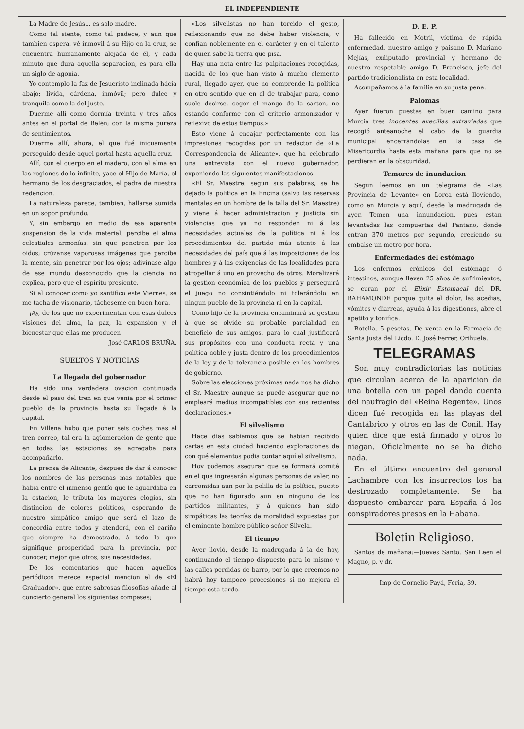EL INDEPENDIENTE
La Madre de Jesús... es solo madre.
Como tal siente, como tal padece, y aun que tambien espera, vé inmovil á su Hijo en la cruz, se encuentra humanamente alejada de él, y cada minuto que dura aquella separacion, es para ella un siglo de agonía.
Yo contemplo la faz de Jesucristo inclinada hácia abajo; lívida, cárdena, inmóvil; pero dulce y tranquila como la del justo.
Duerme allí como dormía treinta y tres años antes en el portal de Belén; con la misma pureza de sentimientos.
Duerme allí, ahora, el que fué inicuamente perseguido desde aquel portal hasta aquella cruz.
Allí, con el cuerpo en el madero, con el alma en las regiones de lo infinito, yace el Hijo de María, el hermano de los desgraciados, el padre de nuestra redencion.
La naturaleza parece, tambien, hallarse sumida en un sopor profundo.
Y, sin embargo en medio de esa aparente suspension de la vida material, percibe el alma celestiales armonías, sin que penetren por los oidos; crúzanse vaporosas imágenes que percibe la mente, sin penetrar por los ojos; adivínase algo de ese mundo desconocido que la ciencia no explica, pero que el espíritu presiente.
Si al conocer como yo santifico este Viernes, se me tacha de visionario, tácheseme en buen hora.
¡Ay, de los que no experimentan con esas dulces visiones del alma, la paz, la expansion y el bienestar que ellas me producen!
José CARLOS BRUÑA.
SUELTOS Y NOTICIAS
La llegada del gobernador
Ha sido una verdadera ovacion continuada desde el paso del tren en que venia por el primer pueblo de la provincia hasta su llegada á la capital.
En Villena hubo que poner seis coches mas al tren correo, tal era la aglomeracion de gente que en todas las estaciones se agregaba para acompañarlo.
La prensa de Alicante, despues de dar á conocer los nombres de las personas mas notables que habia entre el inmenso gentío que le aguardaba en la estacion, le tributa los mayores elogios, sin distincion de colores políticos, esperando de nuestro simpático amigo que será el lazo de concordia entre todos y atenderá, con el cariño que siempre ha demostrado, á todo lo que signifique prosperidad para la provincia, por conocer, mejor que otros, sus necesidades.
De los comentarios que hacen aquellos periódicos merece especial mencion el de «El Graduador», que entre sabrosas filosofías añade al concierto general los siguientes compases;
«Los silvelistas no han torcido el gesto, reflexionando que no debe haber violencia, y confian noblemente en el carácter y en el talento de quien sabe la tierra que pisa.
Hay una nota entre las palpitaciones recogidas, nacida de los que han visto á mucho elemento rural, llegado ayer, que no comprende la política en otro sentido que en el de trabajar para, como suele decirse, coger el mango de la sarten, no estando conforme con el criterio armonizador y reflexivo de estos tiempos.»
Esto viene á encajar perfectamente con las impresiones recogidas por un redactor de «La Correspondencia de Alicante», que ha celebrado una entrevista con el nuevo gobernador, exponiendo las siguientes manifestaciones:
«El Sr. Maestre, segun sus palabras, se ha dejado la política en la Encina (salvo las reservas mentales en un hombre de la talla del Sr. Maestre) y viene á hacer administracion y justicia sin violencias que ya no responden ni á las necesidades actuales de la política ni á los procedimientos del partido más atento á las necesidades del país que á las imposiciones de los hombres y á las exigencias de las localidades para atropellar á uno en provecho de otros. Moralizará la gestion económica de los pueblos y perseguirá el juego no consintiéndolo ni tolerándolo en ningun pueblo de la provincia ni en la capital.
Como hijo de la provincia encaminará su gestion á que se olvide su probable parcialidad en beneficio de sus amigos, para lo cual justificará sus propósitos con una conducta recta y una política noble y justa dentro de los procedimientos de la ley y de la tolerancia posible en los hombres de gobierno.
Sobre las elecciones próximas nada nos ha dicho el Sr. Maestre aunque se puede asegurar que no empleará medios incompatibles con sus recientes declaraciones.»
El silvelismo
Hace dias sabiamos que se habian recibido cartas en esta ciudad haciendo exploraciones de con qué elementos podia contar aquí el silvelismo.
Hoy podemos asegurar que se formará comité en el que ingresarán algunas personas de valer, no carcomidas aun por la polilla de la política, puesto que no han figurado aun en ninguno de los partidos militantes, y á quienes han sido simpáticas las teorías de moralidad expuestas por el eminente hombre público señor Silvela.
El tiempo
Ayer llovió, desde la madrugada á la de hoy, continuando el tiempo dispuesto para lo mismo y las calles perdidas de barro, por lo que creemos no habrá hoy tampoco procesiones si no mejora el tiempo esta tarde.
D. E. P.
Ha fallecido en Motril, víctima de rápida enfermedad, nuestro amigo y paisano D. Mariano Mejías, exdiputado provincial y hermano de nuestro respetable amigo D. Francisco, jefe del partido tradicionalista en esta localidad.
Acompañamos á la familia en su justa pena.
Palomas
Ayer fueron puestas en buen camino para Murcia tres inocentes avecillas extraviadas que recogió anteanoche el cabo de la guardia municipal encerrándolas en la casa de Misericordia hasta esta mañana para que no se perdieran en la obscuridad.
Temores de inundacion
Segun leemos en un telegrama de «Las Provincia de Levante» en Lorca está lloviendo, como en Murcia y aquí, desde la madrugada de ayer. Temen una innundacion, pues estan levantadas las compuertas del Pantano, donde entran 370 metros por segundo, creciendo su embalse un metro por hora.
Enfermedades del estómago
Los enfermos crónicos del estómago ó intestinos, aunque lleven 25 años de sufrimientos, se curan por el Elixir Estomacal del DR. BAHAMONDE porque quita el dolor, las acedias, vómitos y diarreas, ayuda á las digestiones, abre el apetito y tonifica.
Botella, 5 pesetas. De venta en la Farmacia de Santa Justa del Licdo. D. José Ferrer, Orihuela.
TELEGRAMAS
Son muy contradictorias las noticias que circulan acerca de la aparicion de una botella con un papel dando cuenta del naufragio del «Reina Regente». Unos dicen fué recogida en las playas del Cantábrico y otros en las de Conil. Hay quien dice que está firmado y otros lo niegan. Oficialmente no se ha dicho nada.
En el último encuentro del general Lachambre con los insurrectos los ha destrozado completamente. Se ha dispuesto embarcar para España á los conspiradores presos en la Habana.
Boletin Religioso.
Santos de mañana:—Jueves Santo. San Leen el Magno, p. y dr.
Imp de Cornelio Payá, Feria, 39.